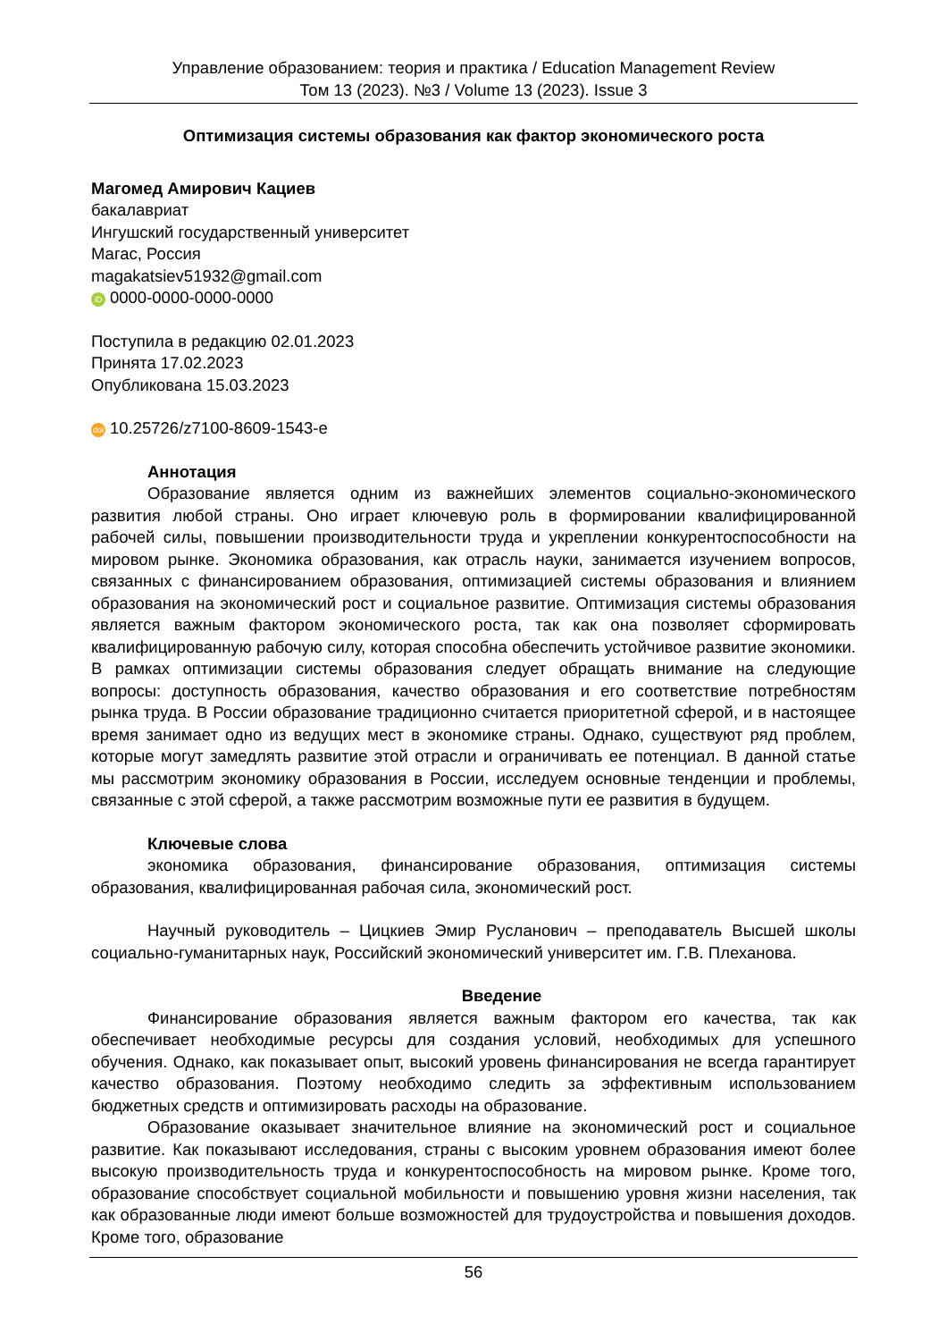Управление образованием: теория и практика / Education Management Review
Том 13 (2023). №3 / Volume 13 (2023). Issue 3
Оптимизация системы образования как фактор экономического роста
Магомед Амирович Кациев
бакалавриат
Ингушский государственный университет
Магас, Россия
magakatsiev51932@gmail.com
iD 0000-0000-0000-0000
Поступила в редакцию 02.01.2023
Принята 17.02.2023
Опубликована 15.03.2023
doi 10.25726/z7100-8609-1543-e
Аннотация
Образование является одним из важнейших элементов социально-экономического развития любой страны. Оно играет ключевую роль в формировании квалифицированной рабочей силы, повышении производительности труда и укреплении конкурентоспособности на мировом рынке. Экономика образования, как отрасль науки, занимается изучением вопросов, связанных с финансированием образования, оптимизацией системы образования и влиянием образования на экономический рост и социальное развитие. Оптимизация системы образования является важным фактором экономического роста, так как она позволяет сформировать квалифицированную рабочую силу, которая способна обеспечить устойчивое развитие экономики. В рамках оптимизации системы образования следует обращать внимание на следующие вопросы: доступность образования, качество образования и его соответствие потребностям рынка труда. В России образование традиционно считается приоритетной сферой, и в настоящее время занимает одно из ведущих мест в экономике страны. Однако, существуют ряд проблем, которые могут замедлять развитие этой отрасли и ограничивать ее потенциал. В данной статье мы рассмотрим экономику образования в России, исследуем основные тенденции и проблемы, связанные с этой сферой, а также рассмотрим возможные пути ее развития в будущем.
Ключевые слова
экономика образования, финансирование образования, оптимизация системы образования, квалифицированная рабочая сила, экономический рост.
Научный руководитель – Цицкиев Эмир Русланович – преподаватель Высшей школы социально-гуманитарных наук, Российский экономический университет им. Г.В. Плеханова.
Введение
Финансирование образования является важным фактором его качества, так как обеспечивает необходимые ресурсы для создания условий, необходимых для успешного обучения. Однако, как показывает опыт, высокий уровень финансирования не всегда гарантирует качество образования. Поэтому необходимо следить за эффективным использованием бюджетных средств и оптимизировать расходы на образование.
Образование оказывает значительное влияние на экономический рост и социальное развитие. Как показывают исследования, страны с высоким уровнем образования имеют более высокую производительность труда и конкурентоспособность на мировом рынке. Кроме того, образование способствует социальной мобильности и повышению уровня жизни населения, так как образованные люди имеют больше возможностей для трудоустройства и повышения доходов. Кроме того, образование
56